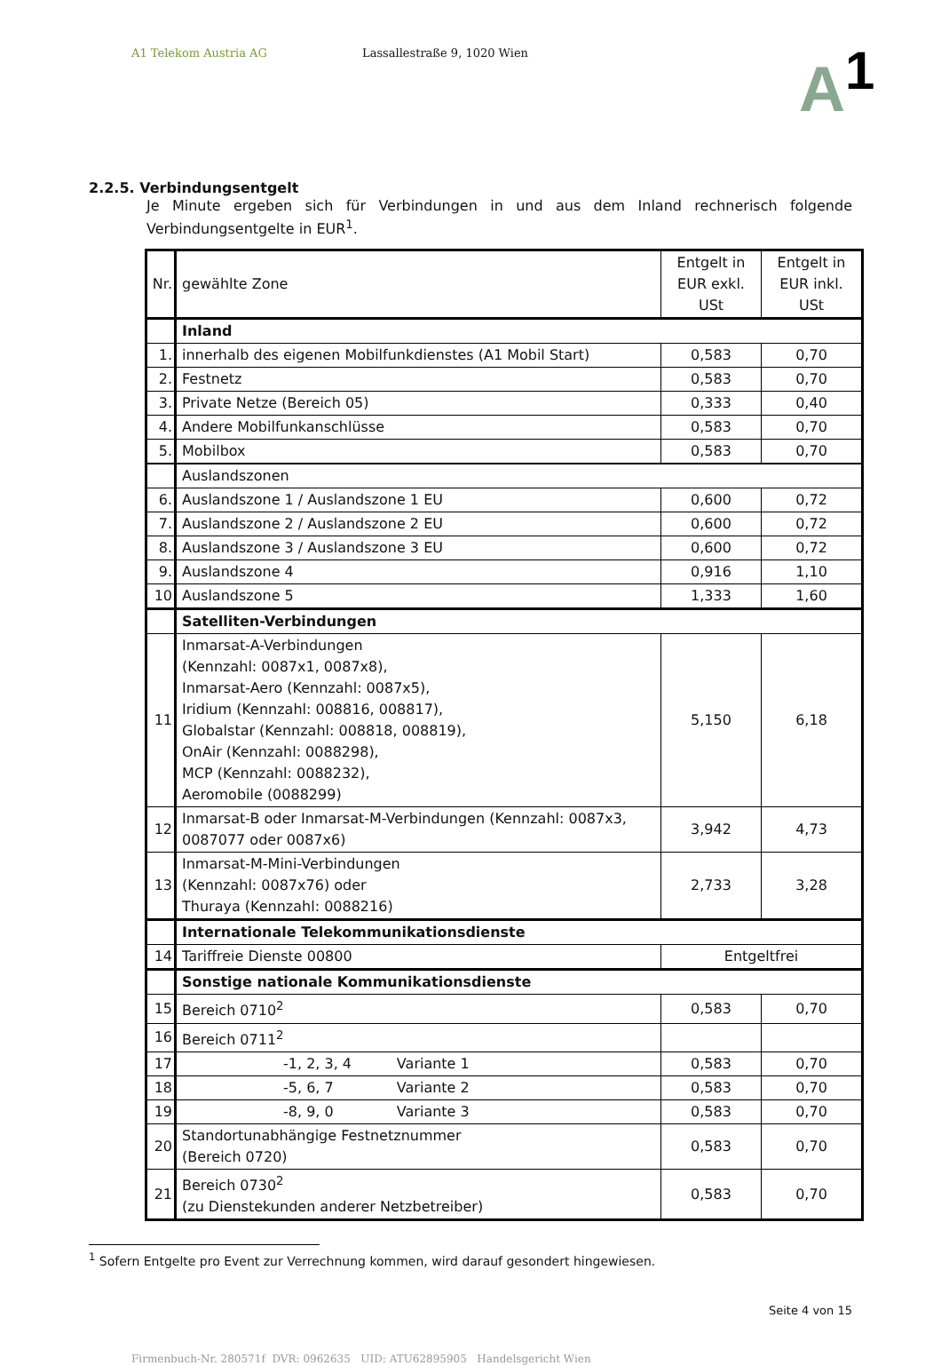A1 Telekom Austria AG Lassallestraße 9, 1020 Wien
A<sup>1</sup>
2.2.5. Verbindungsentgelt
Je Minute ergeben sich für Verbindungen in und aus dem Inland rechnerisch folgende Verbindungsentgelte in EUR<sup>1</sup>.
| Nr. | gewählte Zone | Entgelt in EUR exkl. USt | Entgelt in EUR inkl. USt |
| | Inland | | |
| 1. | innerhalb des eigenen Mobilfunkdienstes (A1 Mobil Start) | 0,583 | 0,70 |
| 2. | Festnetz | 0,583 | 0,70 |
| 3. | Private Netze (Bereich 05) | 0,333 | 0,40 |
| 4. | Andere Mobilfunkanschlüsse | 0,583 | 0,70 |
| 5. | Mobilbox | 0,583 | 0,70 |
| | Auslandszonen | | |
| 6. | Auslandszone 1 / Auslandszone 1 EU | 0,600 | 0,72 |
| 7. | Auslandszone 2 / Auslandszone 2 EU | 0,600 | 0,72 |
| 8. | Auslandszone 3 / Auslandszone 3 EU | 0,600 | 0,72 |
| 9. | Auslandszone 4 | 0,916 | 1,10 |
| 10 | Auslandszone 5 | 1,333 | 1,60 |
| | Satelliten-Verbindungen | | |
| 11 | Inmarsat-A-Verbindungen (Kennzahl: 0087x1, 0087x8), Inmarsat-Aero (Kennzahl: 0087x5), Iridium (Kennzahl: 008816, 008817), Globalstar (Kennzahl: 008818, 008819), OnAir (Kennzahl: 0088298), MCP (Kennzahl: 0088232), Aeromobile (0088299) | 5,150 | 6,18 |
| 12 | Inmarsat-B oder Inmarsat-M-Verbindungen (Kennzahl: 0087x3, 0087077 oder 0087x6) | 3,942 | 4,73 |
| 13 | Inmarsat-M-Mini-Verbindungen (Kennzahl: 0087x76) oder Thuraya (Kennzahl: 0088216) | 2,733 | 3,28 |
| | Internationale Telekommunikationsdienste | | |
| 14 | Tariffreie Dienste 00800 | Entgeltfrei | |
| | Sonstige nationale Kommunikationsdienste | | |
| 15 | Bereich 0710<sup>2</sup> | 0,583 | 0,70 |
| 16 | Bereich 0711<sup>2</sup> | | |
| 17 | -1, 2, 3, 4 Variante 1 | 0,583 | 0,70 |
| 18 | -5, 6, 7 Variante 2 | 0,583 | 0,70 |
| 19 | -8, 9, 0 Variante 3 | 0,583 | 0,70 |
| 20 | Standortunabhängige Festnetznummer (Bereich 0720) | 0,583 | 0,70 |
| 21 | Bereich 0730<sup>2</sup> (zu Dienstekunden anderer Netzbetreiber) | 0,583 | 0,70 |
<sup>1</sup> Sofern Entgelte pro Event zur Verrechnung kommen, wird darauf gesondert hingewiesen.
Seite 4 von 15
Firmenbuch-Nr. 280571f DVR: 0962635 UID: ATU62895905 Handelsgericht Wien